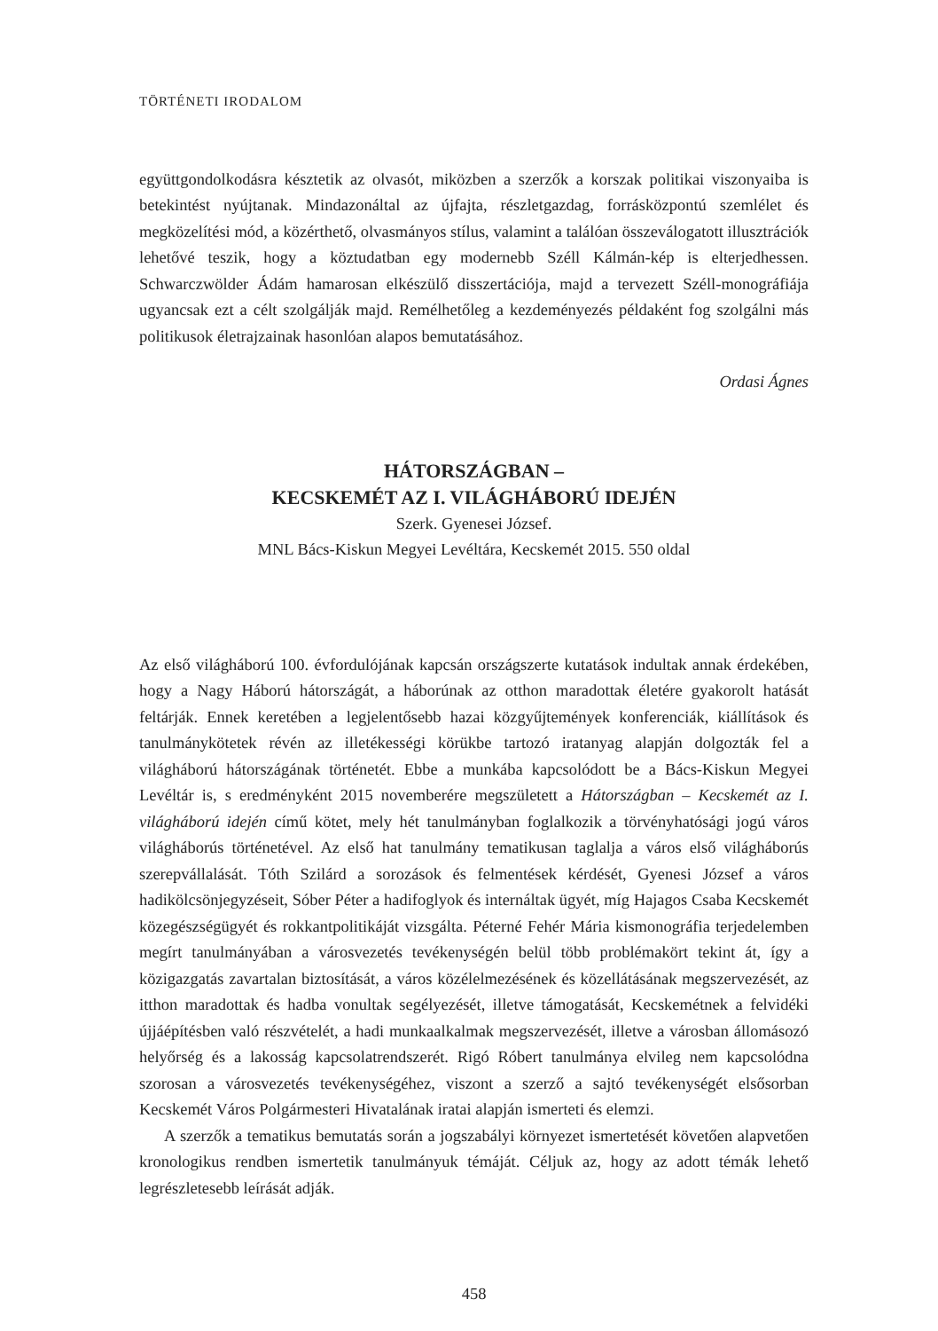TÖRTÉNETI IRODALOM
együttgondolkodásra késztetik az olvasót, miközben a szerzők a korszak politikai viszonyaiba is betekintést nyújtanak. Mindazonáltal az újfajta, részletgazdag, forrásközpontú szemlélet és megközelítési mód, a közérthető, olvasmányos stílus, valamint a találóan összeválogatott illusztrációk lehetővé teszik, hogy a köztudatban egy modernebb Széll Kálmán-kép is elterjedhessen. Schwarczwölder Ádám hamarosan elkészülő disszertációja, majd a tervezett Széll-monográfiája ugyancsak ezt a célt szolgálják majd. Remélhetőleg a kezdeményezés példaként fog szolgálni más politikusok életrajzainak hasonlóan alapos bemutatásához.
Ordasi Ágnes
HÁTORSZÁGBAN –
KECSKEMÉT AZ I. VILÁGHÁBORÚ IDEJÉN
Szerk. Gyenesei József.
MNL Bács-Kiskun Megyei Levéltára, Kecskemét 2015. 550 oldal
Az első világháború 100. évfordulójának kapcsán országszerte kutatások indultak annak érdekében, hogy a Nagy Háború hátországát, a háborúnak az otthon maradottak életére gyakorolt hatását feltárják. Ennek keretében a legjelentősebb hazai közgyűjtemények konferenciák, kiállítások és tanulmánykötetek révén az illetékességi körükbe tartozó iratanyag alapján dolgozták fel a világháború hátországának történetét. Ebbe a munkába kapcsolódott be a Bács-Kiskun Megyei Levéltár is, s eredményként 2015 novemberére megszületett a Hátországban – Kecskemét az I. világháború idején című kötet, mely hét tanulmányban foglalkozik a törvényhatósági jogú város világháborús történetével. Az első hat tanulmány tematikusan taglalja a város első világháborús szerepvállalását. Tóth Szilárd a sorozások és felmentések kérdését, Gyenesi József a város hadikölcsönjegyzéseit, Sóber Péter a hadifoglyok és internáltak ügyét, míg Hajagos Csaba Kecskemét közegészségügyét és rokkantpolitikáját vizsgálta. Péterné Fehér Mária kismonográfia terjedelemben megírt tanulmányában a városvezetés tevékenységén belül több problémakört tekint át, így a közigazgatás zavartalan biztosítását, a város közélelmezésének és közellátásának megszervezését, az itthon maradottak és hadba vonultak segélyezését, illetve támogatását, Kecskemétnek a felvidéki újjáépítésben való részvételét, a hadi munkaalkalmak megszervezését, illetve a városban állomásozó helyőrség és a lakosság kapcsolatrendszerét. Rigó Róbert tanulmánya elvileg nem kapcsolódna szorosan a városvezetés tevékenységéhez, viszont a szerző a sajtó tevékenységét elsősorban Kecskemét Város Polgármesteri Hivatalának iratai alapján ismerteti és elemzi.
A szerzők a tematikus bemutatás során a jogszabályi környezet ismertetését követően alapvetően kronologikus rendben ismertetik tanulmányuk témáját. Céljuk az, hogy az adott témák lehető legrészletesebb leírását adják.
458